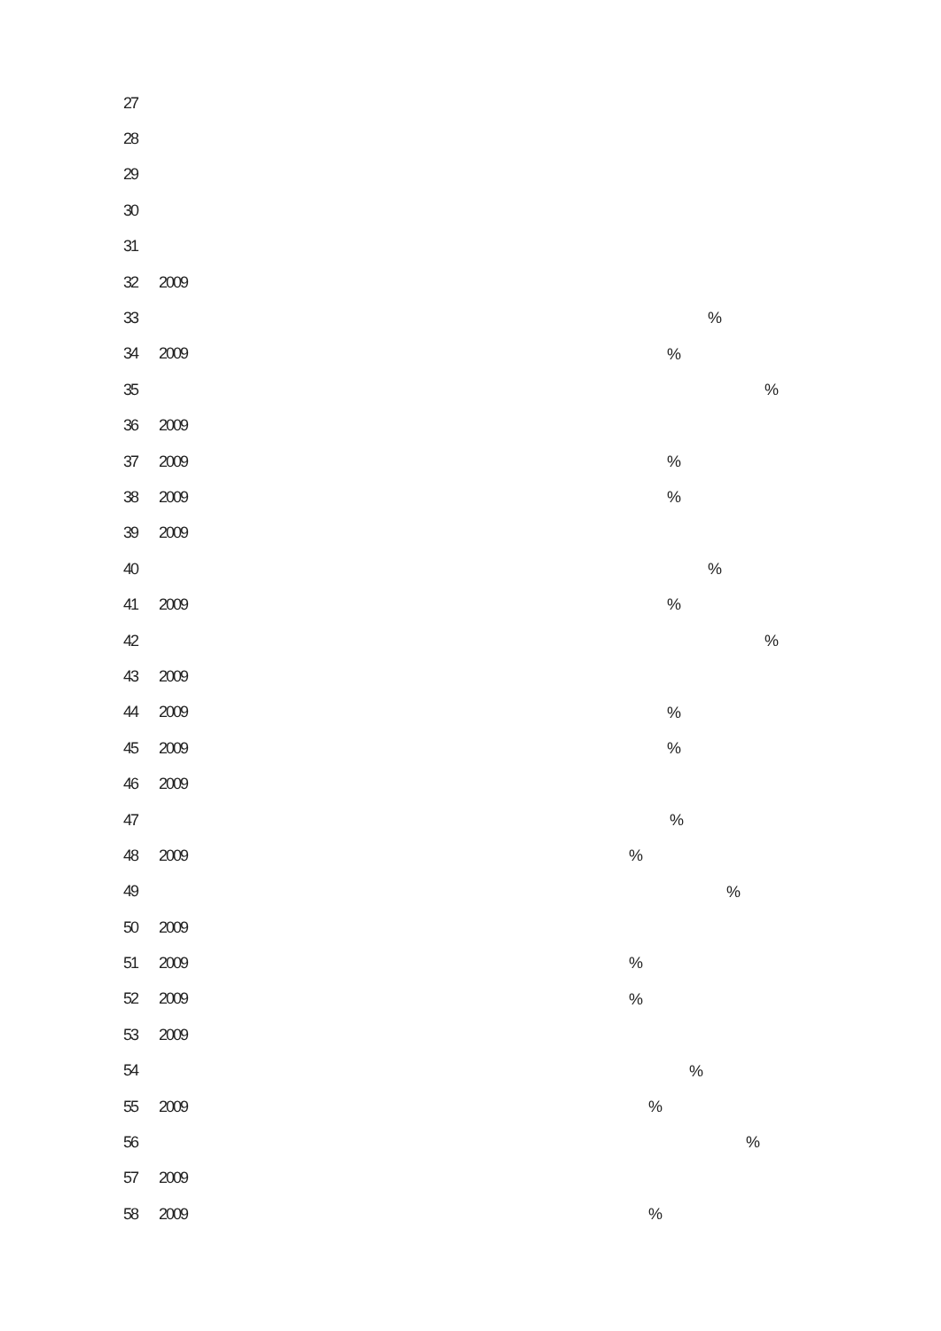27
28
29
30
31
32 2009
33%
34 2009%
35%
36 2009
37 2009%
38 2009%
39 2009
40%
41 2009%
42%
43 2009
44 2009%
45 2009%
46 2009
47%
48 2009%
49%
50 2009
51 2009%
52 2009%
53 2009
54%
55 2009%
56%
57 2009
58 2009%